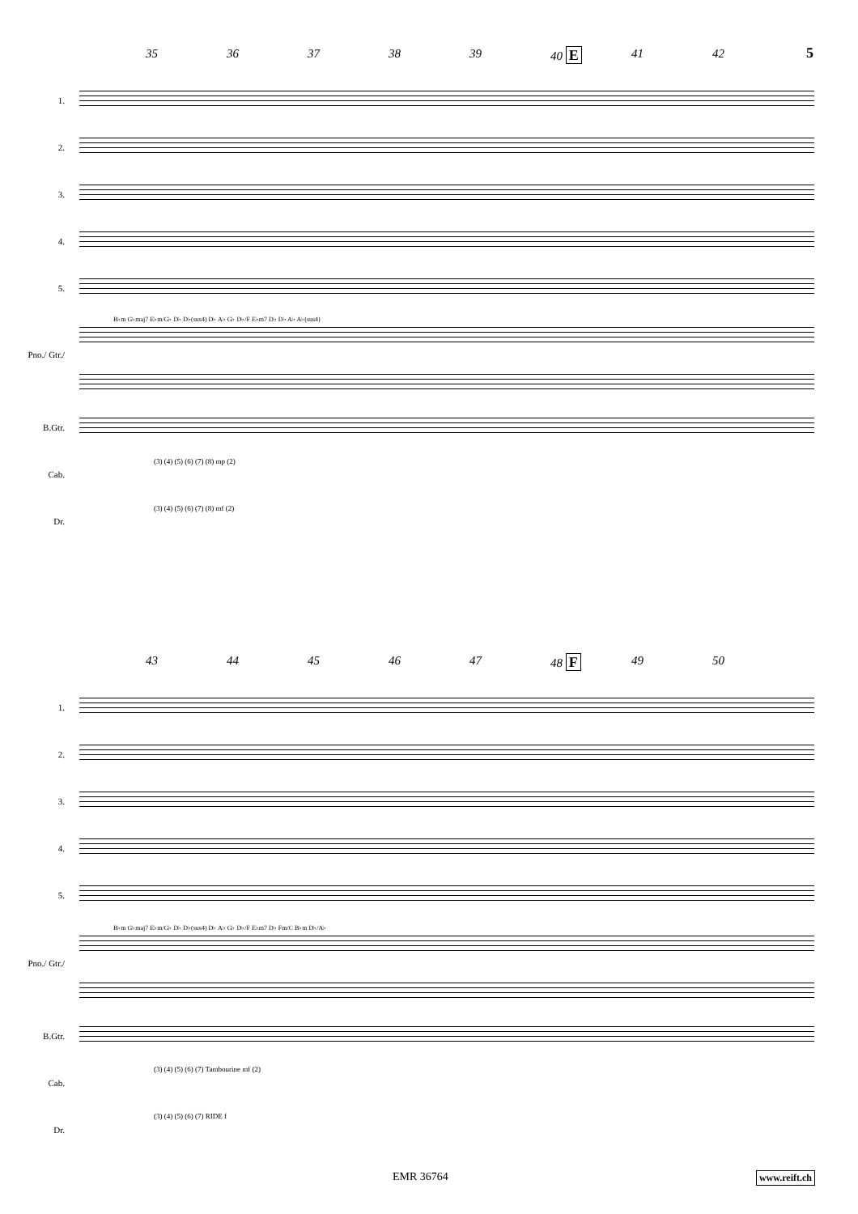5 35 36 37 38 39 40 E 41 42
1.
2.
3.
4.
5.
B♭m G♭maj7 E♭m/G♭ D♭ D♭(sus4) D♭ A♭ G♭ D♭/F E♭m7 D♭ D♭ A♭ A♭(sus4)
Pno./ Gtr./
B.Gtr.
Cab.
(3) (4) (5) (6) (7) (8) mp (2)
Dr.
(3) (4) (5) (6) (7) (8) mf (2)
43 44 45 46 47 48 F 49 50
1.
2.
3.
4.
5.
B♭m G♭maj7 E♭m/G♭ D♭ D♭(sus4) D♭ A♭ G♭ D♭/F E♭m7 D♭ Fm/C B♭m D♭/A♭
Pno./ Gtr./
B.Gtr.
Cab.
(3) (4) (5) (6) (7) Tambourine mf (2)
Dr.
(3) (4) (5) (6) (7) RIDE f
EMR 36764 www.reift.ch